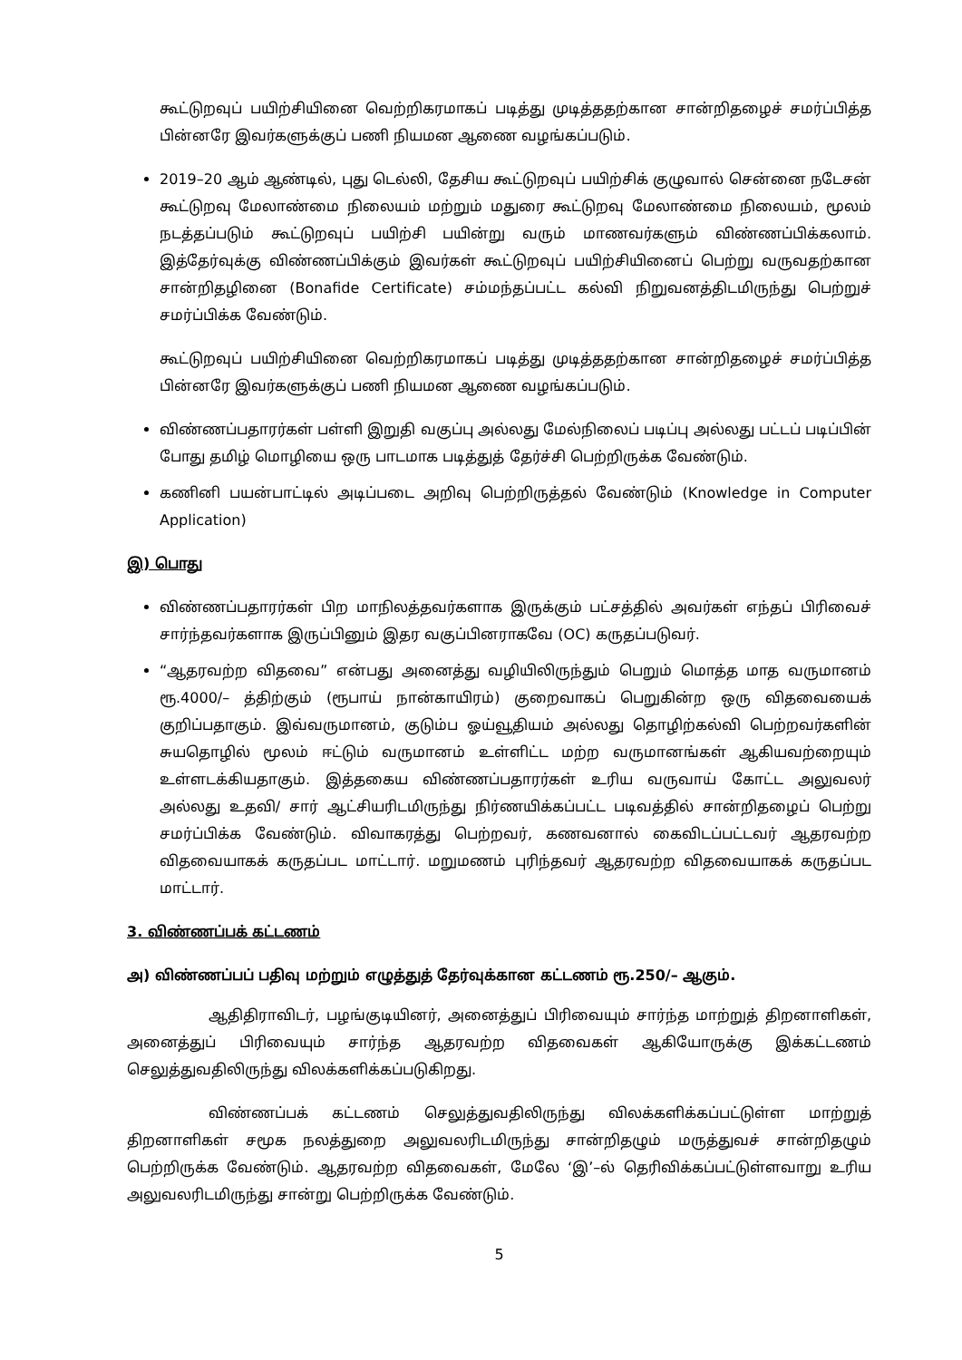கூட்டுறவுப் பயிற்சியினை வெற்றிகரமாகப் படித்து முடித்ததற்கான சான்றிதழைச் சமர்ப்பித்த பின்னரே இவர்களுக்குப் பணி நியமன ஆணை வழங்கப்படும்.
2019–20 ஆம் ஆண்டில், புது டெல்லி, தேசிய கூட்டுறவுப் பயிற்சிக் குழுவால் சென்னை நடேசன் கூட்டுறவு மேலாண்மை நிலையம் மற்றும் மதுரை கூட்டுறவு மேலாண்மை நிலையம், மூலம் நடத்தப்படும் கூட்டுறவுப் பயிற்சி பயின்று வரும் மாணவர்களும் விண்ணப்பிக்கலாம். இத்தேர்வுக்கு விண்ணப்பிக்கும் இவர்கள் கூட்டுறவுப் பயிற்சியினைப் பெற்று வருவதற்கான சான்றிதழினை (Bonafide Certificate) சம்மந்தப்பட்ட கல்வி நிறுவனத்திடமிருந்து பெற்றுச் சமர்ப்பிக்க வேண்டும்.
கூட்டுறவுப் பயிற்சியினை வெற்றிகரமாகப் படித்து முடித்ததற்கான சான்றிதழைச் சமர்ப்பித்த பின்னரே இவர்களுக்குப் பணி நியமன ஆணை வழங்கப்படும்.
விண்ணப்பதாரர்கள் பள்ளி இறுதி வகுப்பு அல்லது மேல்நிலைப் படிப்பு அல்லது பட்டப் படிப்பின் போது தமிழ் மொழியை ஒரு பாடமாக படித்துத் தேர்ச்சி பெற்றிருக்க வேண்டும்.
கணினி பயன்பாட்டில் அடிப்படை அறிவு பெற்றிருத்தல் வேண்டும் (Knowledge in Computer Application)
இ) பொது
விண்ணப்பதாரர்கள் பிற மாநிலத்தவர்களாக இருக்கும் பட்சத்தில் அவர்கள் எந்தப் பிரிவைச் சார்ந்தவர்களாக இருப்பினும் இதர வகுப்பினராகவே (OC) கருதப்படுவர்.
“ஆதரவற்ற விதவை” என்பது அனைத்து வழியிலிருந்தும் பெறும் மொத்த மாத வருமானம் ரூ.4000/– த்திற்கும் (ரூபாய் நான்காயிரம்) குறைவாகப் பெறுகின்ற ஒரு விதவையைக் குறிப்பதாகும். இவ்வருமானம், குடும்ப ஓய்வூதியம் அல்லது தொழிற்கல்வி பெற்றவர்களின் சுயதொழில் மூலம் ஈட்டும் வருமானம் உள்ளிட்ட மற்ற வருமானங்கள் ஆகியவற்றையும் உள்ளடக்கியதாகும். இத்தகைய விண்ணப்பதாரர்கள் உரிய வருவாய் கோட்ட அலுவலர் அல்லது உதவி/ சார் ஆட்சியரிடமிருந்து நிர்ணயிக்கப்பட்ட படிவத்தில் சான்றிதழைப் பெற்று சமர்ப்பிக்க வேண்டும். விவாகரத்து பெற்றவர், கணவனால் கைவிடப்பட்டவர் ஆதரவற்ற விதவையாகக் கருதப்பட மாட்டார். மறுமணம் புரிந்தவர் ஆதரவற்ற விதவையாகக் கருதப்பட மாட்டார்.
3. விண்ணப்பக் கட்டணம்
அ) விண்ணப்பப் பதிவு மற்றும் எழுத்துத் தேர்வுக்கான கட்டணம் ரூ.250/– ஆகும்.
ஆதிதிராவிடர், பழங்குடியினர், அனைத்துப் பிரிவையும் சார்ந்த மாற்றுத் திறனாளிகள், அனைத்துப் பிரிவையும் சார்ந்த ஆதரவற்ற விதவைகள் ஆகியோருக்கு இக்கட்டணம் செலுத்துவதிலிருந்து விலக்களிக்கப்படுகிறது.
விண்ணப்பக் கட்டணம் செலுத்துவதிலிருந்து விலக்களிக்கப்பட்டுள்ள மாற்றுத் திறனாளிகள் சமூக நலத்துறை அலுவலரிடமிருந்து சான்றிதழும் மருத்துவச் சான்றிதழும் பெற்றிருக்க வேண்டும். ஆதரவற்ற விதவைகள், மேலே ‘இ’–ல் தெரிவிக்கப்பட்டுள்ளவாறு உரிய அலுவலரிடமிருந்து சான்று பெற்றிருக்க வேண்டும்.
5